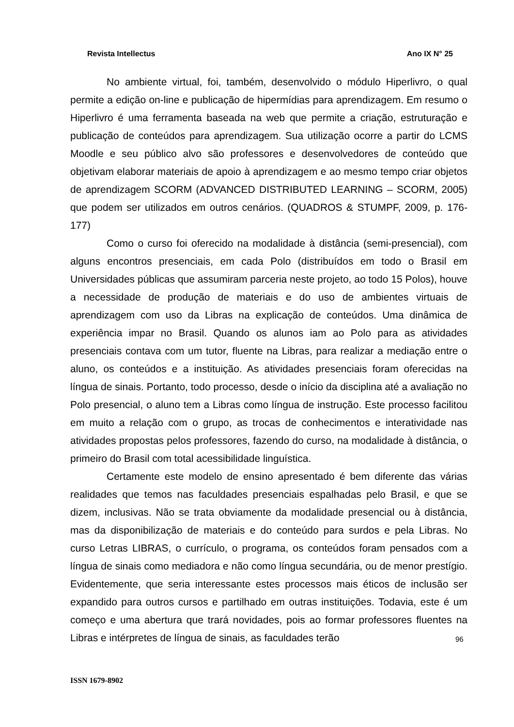Revista Intellectus Ano IX N° 25
No ambiente virtual, foi, também, desenvolvido o módulo Hiperlivro, o qual permite a edição on-line e publicação de hipermídias para aprendizagem. Em resumo o Hiperlivro é uma ferramenta baseada na web que permite a criação, estruturação e publicação de conteúdos para aprendizagem. Sua utilização ocorre a partir do LCMS Moodle e seu público alvo são professores e desenvolvedores de conteúdo que objetivam elaborar materiais de apoio à aprendizagem e ao mesmo tempo criar objetos de aprendizagem SCORM (ADVANCED DISTRIBUTED LEARNING – SCORM, 2005) que podem ser utilizados em outros cenários. (QUADROS & STUMPF, 2009, p. 176-177)
Como o curso foi oferecido na modalidade à distância (semi-presencial), com alguns encontros presenciais, em cada Polo (distribuídos em todo o Brasil em Universidades públicas que assumiram parceria neste projeto, ao todo 15 Polos), houve a necessidade de produção de materiais e do uso de ambientes virtuais de aprendizagem com uso da Libras na explicação de conteúdos. Uma dinâmica de experiência impar no Brasil. Quando os alunos iam ao Polo para as atividades presenciais contava com um tutor, fluente na Libras, para realizar a mediação entre o aluno, os conteúdos e a instituição. As atividades presenciais foram oferecidas na língua de sinais. Portanto, todo processo, desde o início da disciplina até a avaliação no Polo presencial, o aluno tem a Libras como língua de instrução. Este processo facilitou em muito a relação com o grupo, as trocas de conhecimentos e interatividade nas atividades propostas pelos professores, fazendo do curso, na modalidade à distância, o primeiro do Brasil com total acessibilidade linguística.
Certamente este modelo de ensino apresentado é bem diferente das várias realidades que temos nas faculdades presenciais espalhadas pelo Brasil, e que se dizem, inclusivas. Não se trata obviamente da modalidade presencial ou à distância, mas da disponibilização de materiais e do conteúdo para surdos e pela Libras. No curso Letras LIBRAS, o currículo, o programa, os conteúdos foram pensados com a língua de sinais como mediadora e não como língua secundária, ou de menor prestígio. Evidentemente, que seria interessante estes processos mais éticos de inclusão ser expandido para outros cursos e partilhado em outras instituições. Todavia, este é um começo e uma abertura que trará novidades, pois ao formar professores fluentes na Libras e intérpretes de língua de sinais, as faculdades terão
96
ISSN 1679-8902